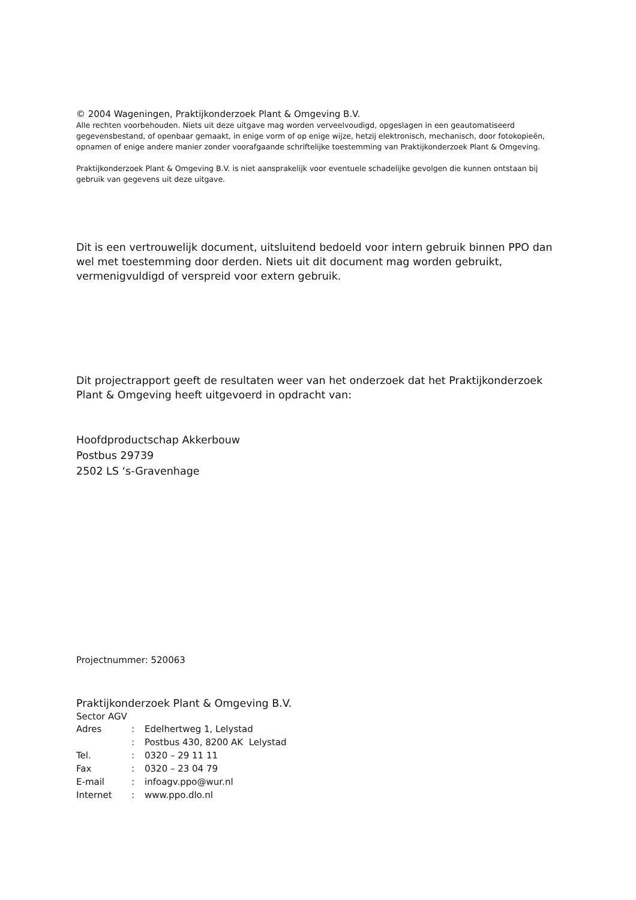© 2004 Wageningen, Praktijkonderzoek Plant & Omgeving B.V.
Alle rechten voorbehouden. Niets uit deze uitgave mag worden verveelvoudigd, opgeslagen in een geautomatiseerd gegevensbestand, of openbaar gemaakt, in enige vorm of op enige wijze, hetzij elektronisch, mechanisch, door fotokopieën, opnamen of enige andere manier zonder voorafgaande schriftelijke toestemming van Praktijkonderzoek Plant & Omgeving.
Praktijkonderzoek Plant & Omgeving B.V. is niet aansprakelijk voor eventuele schadelijke gevolgen die kunnen ontstaan bij gebruik van gegevens uit deze uitgave.
Dit is een vertrouwelijk document, uitsluitend bedoeld voor intern gebruik binnen PPO dan wel met toestemming door derden. Niets uit dit document mag worden gebruikt, vermenigvuldigd of verspreid voor extern gebruik.
Dit projectrapport geeft de resultaten weer van het onderzoek dat het Praktijkonderzoek Plant & Omgeving heeft uitgevoerd in opdracht van:
Hoofdproductschap Akkerbouw
Postbus 29739
2502 LS ‘s-Gravenhage
Projectnummer: 520063
Praktijkonderzoek Plant & Omgeving B.V.
Sector AGV
| Adres | : | Edelhertweg 1, Lelystad |
| | : | Postbus 430, 8200 AK Lelystad |
| Tel. | : | 0320 – 29 11 11 |
| Fax | : | 0320 – 23 04 79 |
| E-mail | : | infoagv.ppo@wur.nl |
| Internet | : | www.ppo.dlo.nl |